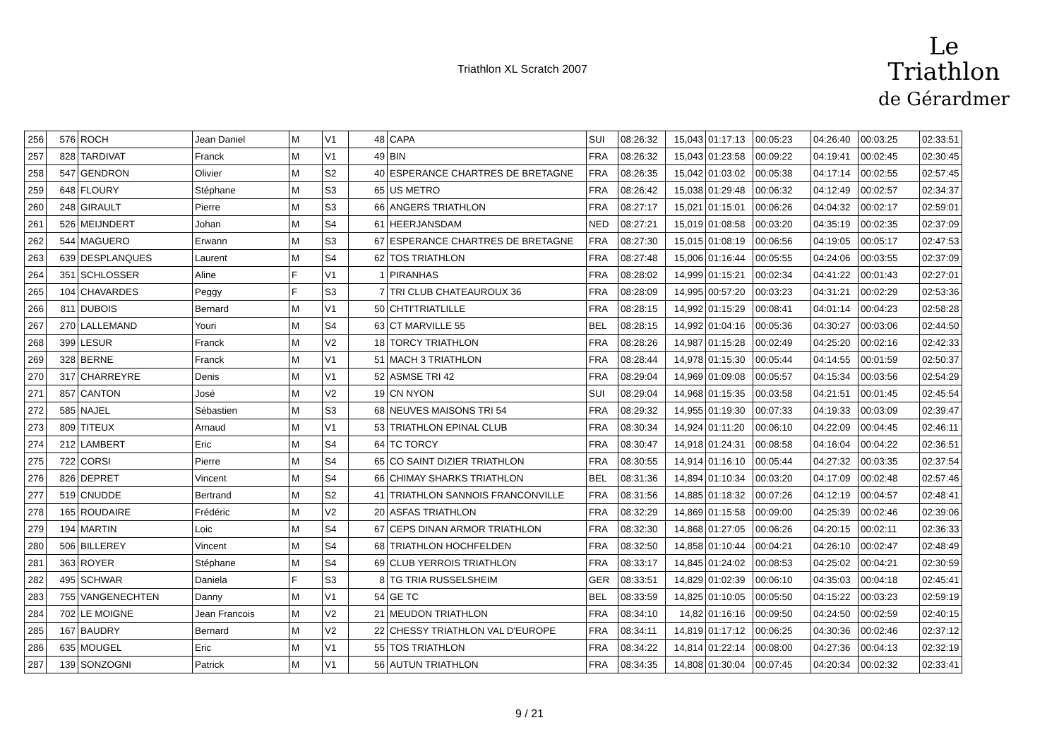Triathlon XL Scratch 2007
Le
Triathlon
de Gérardmer
| 256 | 576 | ROCH | Jean Daniel | M | V1 | 48 | CAPA | SUI | 08:26:32 | 15,043 | 01:17:13 | 00:05:23 | 04:26:40 | 00:03:25 | 02:33:51 |
| 257 | 828 | TARDIVAT | Franck | M | V1 | 49 | BIN | FRA | 08:26:32 | 15,043 | 01:23:58 | 00:09:22 | 04:19:41 | 00:02:45 | 02:30:45 |
| 258 | 547 | GENDRON | Olivier | M | S2 | 40 | ESPERANCE CHARTRES DE BRETAGNE | FRA | 08:26:35 | 15,042 | 01:03:02 | 00:05:38 | 04:17:14 | 00:02:55 | 02:57:45 |
| 259 | 648 | FLOURY | Stéphane | M | S3 | 65 | US METRO | FRA | 08:26:42 | 15,038 | 01:29:48 | 00:06:32 | 04:12:49 | 00:02:57 | 02:34:37 |
| 260 | 248 | GIRAULT | Pierre | M | S3 | 66 | ANGERS TRIATHLON | FRA | 08:27:17 | 15,021 | 01:15:01 | 00:06:26 | 04:04:32 | 00:02:17 | 02:59:01 |
| 261 | 526 | MEIJNDERT | Johan | M | S4 | 61 | HEERJANSDAM | NED | 08:27:21 | 15,019 | 01:08:58 | 00:03:20 | 04:35:19 | 00:02:35 | 02:37:09 |
| 262 | 544 | MAGUERO | Erwann | M | S3 | 67 | ESPERANCE CHARTRES DE BRETAGNE | FRA | 08:27:30 | 15,015 | 01:08:19 | 00:06:56 | 04:19:05 | 00:05:17 | 02:47:53 |
| 263 | 639 | DESPLANQUES | Laurent | M | S4 | 62 | TOS TRIATHLON | FRA | 08:27:48 | 15,006 | 01:16:44 | 00:05:55 | 04:24:06 | 00:03:55 | 02:37:09 |
| 264 | 351 | SCHLOSSER | Aline | F | V1 | 1 | PIRANHAS | FRA | 08:28:02 | 14,999 | 01:15:21 | 00:02:34 | 04:41:22 | 00:01:43 | 02:27:01 |
| 265 | 104 | CHAVARDES | Peggy | F | S3 | 7 | TRI CLUB CHATEAUROUX 36 | FRA | 08:28:09 | 14,995 | 00:57:20 | 00:03:23 | 04:31:21 | 00:02:29 | 02:53:36 |
| 266 | 811 | DUBOIS | Bernard | M | V1 | 50 | CHTI'TRIATLILLE | FRA | 08:28:15 | 14,992 | 01:15:29 | 00:08:41 | 04:01:14 | 00:04:23 | 02:58:28 |
| 267 | 270 | LALLEMAND | Youri | M | S4 | 63 | CT MARVILLE 55 | BEL | 08:28:15 | 14,992 | 01:04:16 | 00:05:36 | 04:30:27 | 00:03:06 | 02:44:50 |
| 268 | 399 | LESUR | Franck | M | V2 | 18 | TORCY TRIATHLON | FRA | 08:28:26 | 14,987 | 01:15:28 | 00:02:49 | 04:25:20 | 00:02:16 | 02:42:33 |
| 269 | 328 | BERNE | Franck | M | V1 | 51 | MACH 3 TRIATHLON | FRA | 08:28:44 | 14,978 | 01:15:30 | 00:05:44 | 04:14:55 | 00:01:59 | 02:50:37 |
| 270 | 317 | CHARREYRE | Denis | M | V1 | 52 | ASMSE TRI 42 | FRA | 08:29:04 | 14,969 | 01:09:08 | 00:05:57 | 04:15:34 | 00:03:56 | 02:54:29 |
| 271 | 857 | CANTON | José | M | V2 | 19 | CN NYON | SUI | 08:29:04 | 14,968 | 01:15:35 | 00:03:58 | 04:21:51 | 00:01:45 | 02:45:54 |
| 272 | 585 | NAJEL | Sébastien | M | S3 | 68 | NEUVES MAISONS TRI 54 | FRA | 08:29:32 | 14,955 | 01:19:30 | 00:07:33 | 04:19:33 | 00:03:09 | 02:39:47 |
| 273 | 809 | TITEUX | Arnaud | M | V1 | 53 | TRIATHLON EPINAL CLUB | FRA | 08:30:34 | 14,924 | 01:11:20 | 00:06:10 | 04:22:09 | 00:04:45 | 02:46:11 |
| 274 | 212 | LAMBERT | Eric | M | S4 | 64 | TC TORCY | FRA | 08:30:47 | 14,918 | 01:24:31 | 00:08:58 | 04:16:04 | 00:04:22 | 02:36:51 |
| 275 | 722 | CORSI | Pierre | M | S4 | 65 | CO SAINT DIZIER TRIATHLON | FRA | 08:30:55 | 14,914 | 01:16:10 | 00:05:44 | 04:27:32 | 00:03:35 | 02:37:54 |
| 276 | 826 | DEPRET | Vincent | M | S4 | 66 | CHIMAY SHARKS TRIATHLON | BEL | 08:31:36 | 14,894 | 01:10:34 | 00:03:20 | 04:17:09 | 00:02:48 | 02:57:46 |
| 277 | 519 | CNUDDE | Bertrand | M | S2 | 41 | TRIATHLON SANNOIS FRANCONVILLE | FRA | 08:31:56 | 14,885 | 01:18:32 | 00:07:26 | 04:12:19 | 00:04:57 | 02:48:41 |
| 278 | 165 | ROUDAIRE | Frédéric | M | V2 | 20 | ASFAS TRIATHLON | FRA | 08:32:29 | 14,869 | 01:15:58 | 00:09:00 | 04:25:39 | 00:02:46 | 02:39:06 |
| 279 | 194 | MARTIN | Loic | M | S4 | 67 | CEPS DINAN ARMOR TRIATHLON | FRA | 08:32:30 | 14,868 | 01:27:05 | 00:06:26 | 04:20:15 | 00:02:11 | 02:36:33 |
| 280 | 506 | BILLEREY | Vincent | M | S4 | 68 | TRIATHLON HOCHFELDEN | FRA | 08:32:50 | 14,858 | 01:10:44 | 00:04:21 | 04:26:10 | 00:02:47 | 02:48:49 |
| 281 | 363 | ROYER | Stéphane | M | S4 | 69 | CLUB YERROIS TRIATHLON | FRA | 08:33:17 | 14,845 | 01:24:02 | 00:08:53 | 04:25:02 | 00:04:21 | 02:30:59 |
| 282 | 495 | SCHWAR | Daniela | F | S3 | 8 | TG TRIA RUSSELSHEIM | GER | 08:33:51 | 14,829 | 01:02:39 | 00:06:10 | 04:35:03 | 00:04:18 | 02:45:41 |
| 283 | 755 | VANGENECHTEN | Danny | M | V1 | 54 | GE TC | BEL | 08:33:59 | 14,825 | 01:10:05 | 00:05:50 | 04:15:22 | 00:03:23 | 02:59:19 |
| 284 | 702 | LE MOIGNE | Jean Francois | M | V2 | 21 | MEUDON TRIATHLON | FRA | 08:34:10 | 14,82 | 01:16:16 | 00:09:50 | 04:24:50 | 00:02:59 | 02:40:15 |
| 285 | 167 | BAUDRY | Bernard | M | V2 | 22 | CHESSY TRIATHLON VAL D'EUROPE | FRA | 08:34:11 | 14,819 | 01:17:12 | 00:06:25 | 04:30:36 | 00:02:46 | 02:37:12 |
| 286 | 635 | MOUGEL | Eric | M | V1 | 55 | TOS TRIATHLON | FRA | 08:34:22 | 14,814 | 01:22:14 | 00:08:00 | 04:27:36 | 00:04:13 | 02:32:19 |
| 287 | 139 | SONZOGNI | Patrick | M | V1 | 56 | AUTUN TRIATHLON | FRA | 08:34:35 | 14,808 | 01:30:04 | 00:07:45 | 04:20:34 | 00:02:32 | 02:33:41 |
9 / 21